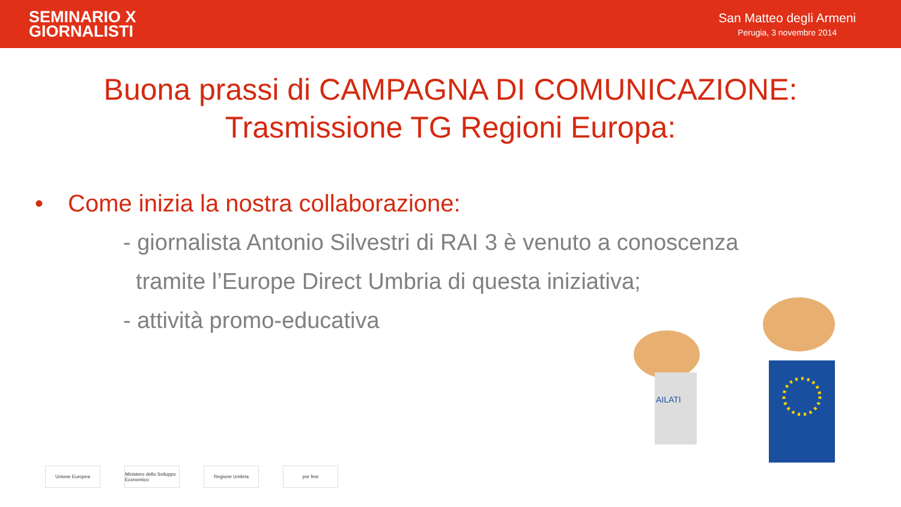SEMINARIO X
GIORNALISTI
San Matteo degli Armeni
Perugia, 3 novembre 2014
Buona prassi di CAMPAGNA DI COMUNICAZIONE:
Trasmissione TG Regioni Europa:
• Come inizia la nostra collaborazione:
- giornalista Antonio Silvestri di RAI 3 è venuto a conoscenza
tramite l’Europe Direct Umbria di questa iniziativa;
- attività promo-educativa
Unione Europea Ministero dello Sviluppo Economico
Regione Umbria por fesr
AILATI